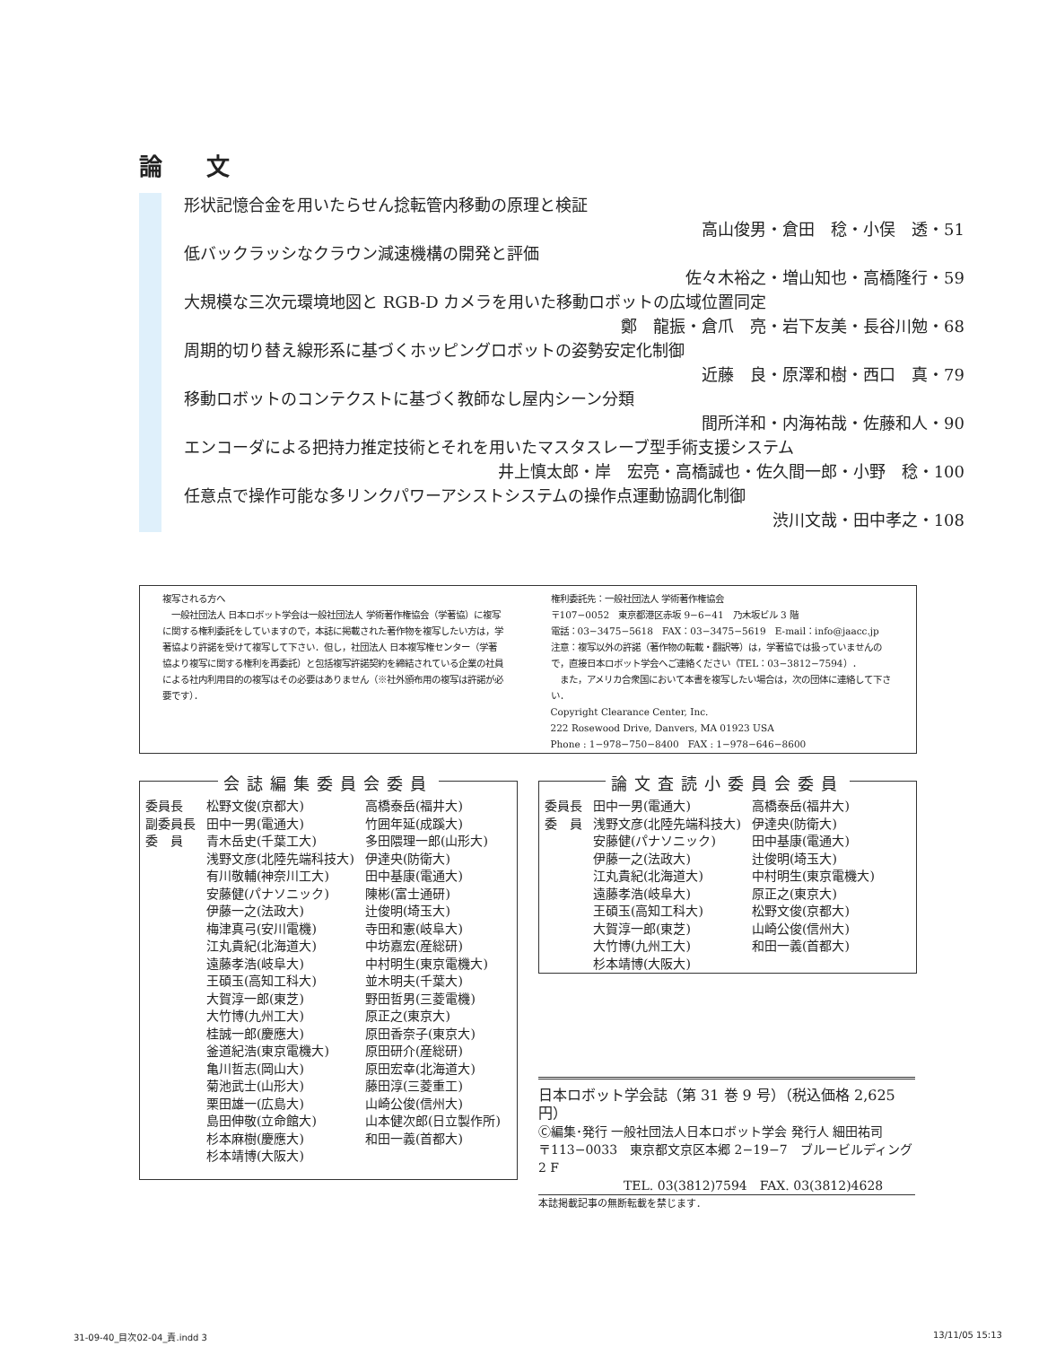論 文
形状記憶合金を用いたらせん捻転管内移動の原理と検証
高山俊男・倉田　稔・小俣　透・51
低バックラッシなクラウン減速機構の開発と評価
佐々木裕之・増山知也・高橋隆行・59
大規模な三次元環境地図と RGB-D カメラを用いた移動ロボットの広域位置同定
鄭　龍振・倉爪　亮・岩下友美・長谷川勉・68
周期的切り替え線形系に基づくホッピングロボットの姿勢安定化制御
近藤　良・原澤和樹・西口　真・79
移動ロボットのコンテクストに基づく教師なし屋内シーン分類
間所洋和・内海祐哉・佐藤和人・90
エンコーダによる把持力推定技術とそれを用いたマスタスレーブ型手術支援システム
井上慎太郎・岸　宏亮・高橋誠也・佐久間一郎・小野　稔・100
任意点で操作可能な多リンクパワーアシストシステムの操作点運動協調化制御
渋川文哉・田中孝之・108
複写される方へ
　一般社団法人 日本ロボット学会は一般社団法人 学術著作権協会（学著協）に複写に関する権利委託をしていますので，本誌に掲載された著作物を複写したい方は，学著協より許諾を受けて複写して下さい．但し，社団法人 日本複写権センター（学著協より複写に関する権利を再委託）と包括複写許諾契約を締結されている企業の社員による社内利用目的の複写はその必要はありません（※社外頒布用の複写は許諾が必要です）．
権利委託先：一般社団法人 学術著作権協会
〒107−0052　東京都港区赤坂 9−6−41　乃木坂ビル 3 階
電話：03−3475−5618　FAX：03−3475−5619　E-mail：info@jaacc.jp
注意：複写以外の許諾（著作物の転載・翻訳等）は，学著協では扱っていませんので，直接日本ロボット学会へご連絡ください（TEL：03−3812−7594）．
　また，アメリカ合衆国において本書を複写したい場合は，次の団体に連絡して下さい．
Copyright Clearance Center, Inc.
222 Rosewood Drive, Danvers, MA 01923 USA
Phone : 1−978−750−8400　FAX : 1−978−646−8600
会誌編集委員会委員
| 委員長 | 松野文俊(京都大) | 高橋泰岳(福井大) |
| 副委員長 | 田中一男(電通大) | 竹囲年延(成蹊大) |
| 委 員 | 青木岳史(千葉工大) | 多田隈理一郎(山形大) |
| | 浅野文彦(北陸先端科技大) | 伊達央(防衛大) |
| | 有川敬輔(神奈川工大) | 田中基康(電通大) |
| | 安藤健(パナソニック) | 陳彬(富士通研) |
| | 伊藤一之(法政大) | 辻俊明(埼玉大) |
| | 梅津真弓(安川電機) | 寺田和憲(岐阜大) |
| | 江丸貴紀(北海道大) | 中坊嘉宏(産総研) |
| | 遠藤孝浩(岐阜大) | 中村明生(東京電機大) |
| | 王碩玉(高知工科大) | 並木明夫(千葉大) |
| | 大賀淳一郎(東芝) | 野田哲男(三菱電機) |
| | 大竹博(九州工大) | 原正之(東京大) |
| | 桂誠一郎(慶應大) | 原田香奈子(東京大) |
| | 釜道紀浩(東京電機大) | 原田研介(産総研) |
| | 亀川哲志(岡山大) | 原田宏幸(北海道大) |
| | 菊池武士(山形大) | 藤田淳(三菱重工) |
| | 栗田雄一(広島大) | 山崎公俊(信州大) |
| | 島田伸敬(立命館大) | 山本健次郎(日立製作所) |
| | 杉本麻樹(慶應大) | 和田一義(首都大) |
| | 杉本靖博(大阪大) | |
論文査読小委員会委員
| 委員長 | 田中一男(電通大) | 高橋泰岳(福井大) |
| 委 員 | 浅野文彦(北陸先端科技大) | 伊達央(防衛大) |
| | 安藤健(パナソニック) | 田中基康(電通大) |
| | 伊藤一之(法政大) | 辻俊明(埼玉大) |
| | 江丸貴紀(北海道大) | 中村明生(東京電機大) |
| | 遠藤孝浩(岐阜大) | 原正之(東京大) |
| | 王碩玉(高知工科大) | 松野文俊(京都大) |
| | 大賀淳一郎(東芝) | 山崎公俊(信州大) |
| | 大竹博(九州工大) | 和田一義(首都大) |
| | 杉本靖博(大阪大) | |
日本ロボット学会誌（第 31 巻 9 号）（税込価格 2,625 円）
Ⓒ編集･発行 一般社団法人日本ロボット学会 発行人 細田祐司
〒113−0033　東京都文京区本郷 2−19−7　ブルービルディング 2 F
TEL. 03(3812)7594　FAX. 03(3812)4628
本誌掲載記事の無断転載を禁じます．
31-09-40_目次02-04_責.indd 3 13/11/05 15:13